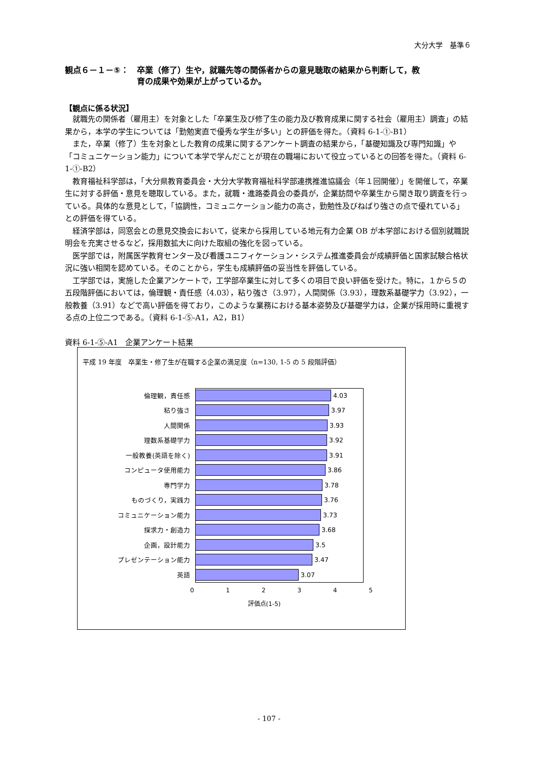大分大学　基準６
観点６－１－⑤：　卒業（修了）生や，就職先等の関係者からの意見聴取の結果から判断して，教
育の成果や効果が上がっているか。
【観点に係る状況】
就職先の関係者（雇用主）を対象とした「卒業生及び修了生の能力及び教育成果に関する社会（雇用主）調査」の結果から，本学の学生については「勤勉実直で優秀な学生が多い」との評価を得た。（資料 6-1-①-B1）
また，卒業（修了）生を対象とした教育の成果に関するアンケート調査の結果から，「基礎知識及び専門知識」や「コミュニケーション能力」について本学で学んだことが現在の職場において役立っているとの回答を得た。（資料 6-1-①-B2）
教育福祉科学部は，「大分県教育委員会・大分大学教育福祉科学部連携推進協議会（年１回開催）」を開催して，卒業生に対する評価・意見を聴取している。また，就職・進路委員会の委員が，企業訪問や卒業生から聞き取り調査を行っている。具体的な意見として，「協調性，コミュニケーション能力の高さ，勤勉性及びねばり強さの点で優れている」との評価を得ている。
経済学部は，同窓会との意見交換会において，従来から採用している地元有力企業 OB が本学部における個別就職説明会を充実させるなど，採用数拡大に向けた取組の強化を図っている。
医学部では，附属医学教育センター及び看護ユニフィケーション・システム推進委員会が成績評価と国家試験合格状況に強い相関を認めている。そのことから，学生も成績評価の妥当性を評価している。
工学部では，実施した企業アンケートで，工学部卒業生に対して多くの項目で良い評価を受けた。特に，１から５の五段階評価においては，倫理観・責任感（4.03），粘り強さ（3.97），人間関係（3.93），理数系基礎学力（3.92），一般教養（3.91）などで高い評価を得ており，このような業務における基本姿勢及び基礎学力は，企業が採用時に重視する点の上位二つである。（資料 6-1-⑤-A1，A2，B1）
資料 6-1-⑤-A1　企業アンケート結果
平成 19 年度　卒業生・修了生が在職する企業の満足度（n=130, 1-5 の 5 段階評価）
倫理観，責任感 4.03
粘り強さ 3.97
人間関係 3.93
理数系基礎学力 3.92
一般教養(英語を除く) 3.91
コンピュータ使用能力 3.86
専門学力 3.78
ものづくり，実践力 3.76
コミュニケーション能力 3.73
探求力・創造力 3.68
企画，設計能力 3.5
プレゼンテーション能力 3.47
英語 3.07
0 1 2 3 4 5
評価点(1-5)
- 107 -